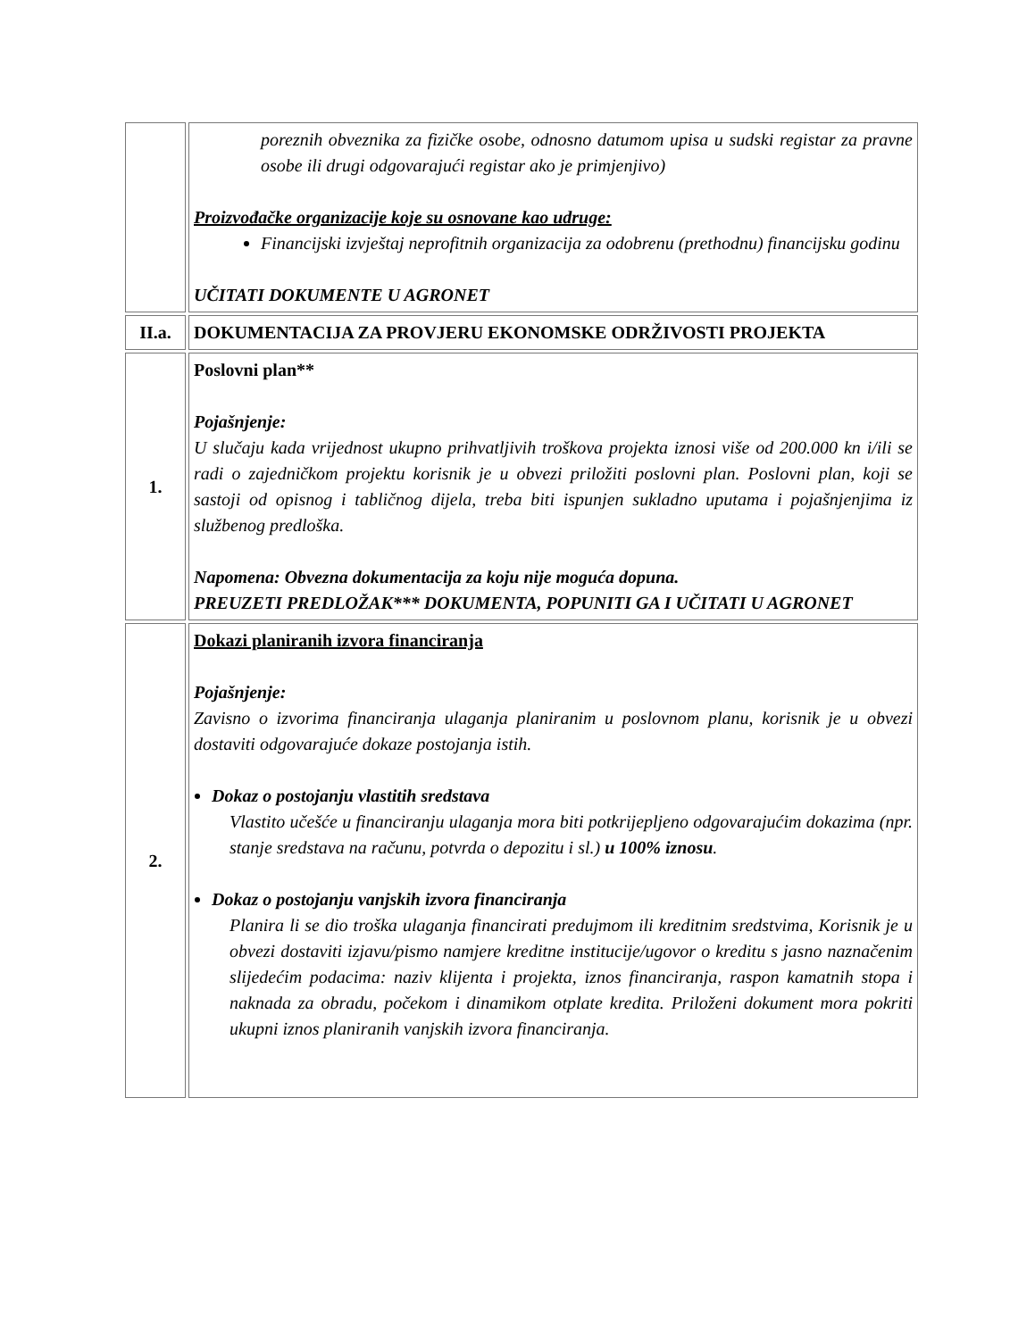| | poreznih obveznika za fizičke osobe, odnosno datumom upisa u sudski registar za pravne osobe ili drugi odgovarajući registar ako je primjenjivo) Proizvođačke organizacije koje su osnovane kao udruge: Financijski izvještaj neprofitnih organizacija za odobrenu (prethodnu) financijsku godinu UČITATI DOKUMENTE U AGRONET |
| II.a. | DOKUMENTACIJA ZA PROVJERU EKONOMSKE ODRŽIVOSTI PROJEKTA |
| 1. | Poslovni plan** Pojašnjenje: U slučaju kada vrijednost ukupno prihvatljivih troškova projekta iznosi više od 200.000 kn i/ili se radi o zajedničkom projektu korisnik je u obvezi priložiti poslovni plan. Poslovni plan, koji se sastoji od opisnog i tabličnog dijela, treba biti ispunjen sukladno uputama i pojašnjenjima iz službenog predloška. Napomena: Obvezna dokumentacija za koju nije moguća dopuna. PREUZETI PREDLOŽAK*** DOKUMENTA, POPUNITI GA I UČITATI U AGRONET |
| 2. | Dokazi planiranih izvora financiranja Pojašnjenje: Zavisno o izvorima financiranja ulaganja planiranim u poslovnom planu, korisnik je u obvezi dostaviti odgovarajuće dokaze postojanja istih. Dokaz o postojanju vlastitih sredstava Vlastito učešće u financiranju ulaganja mora biti potkrijepljeno odgovarajućim dokazima (npr. stanje sredstava na računu, potvrda o depozitu i sl.) u 100% iznosu . Dokaz o postojanju vanjskih izvora financiranja Planira li se dio troška ulaganja financirati predujmom ili kreditnim sredstvima, Korisnik je u obvezi dostaviti izjavu/pismo namjere kreditne institucije/ugovor o kreditu s jasno naznačenim slijedećim podacima: naziv klijenta i projekta, iznos financiranja, raspon kamatnih stopa i naknada za obradu, počekom i dinamikom otplate kredita. Priloženi dokument mora pokriti ukupni iznos planiranih vanjskih izvora financiranja. |